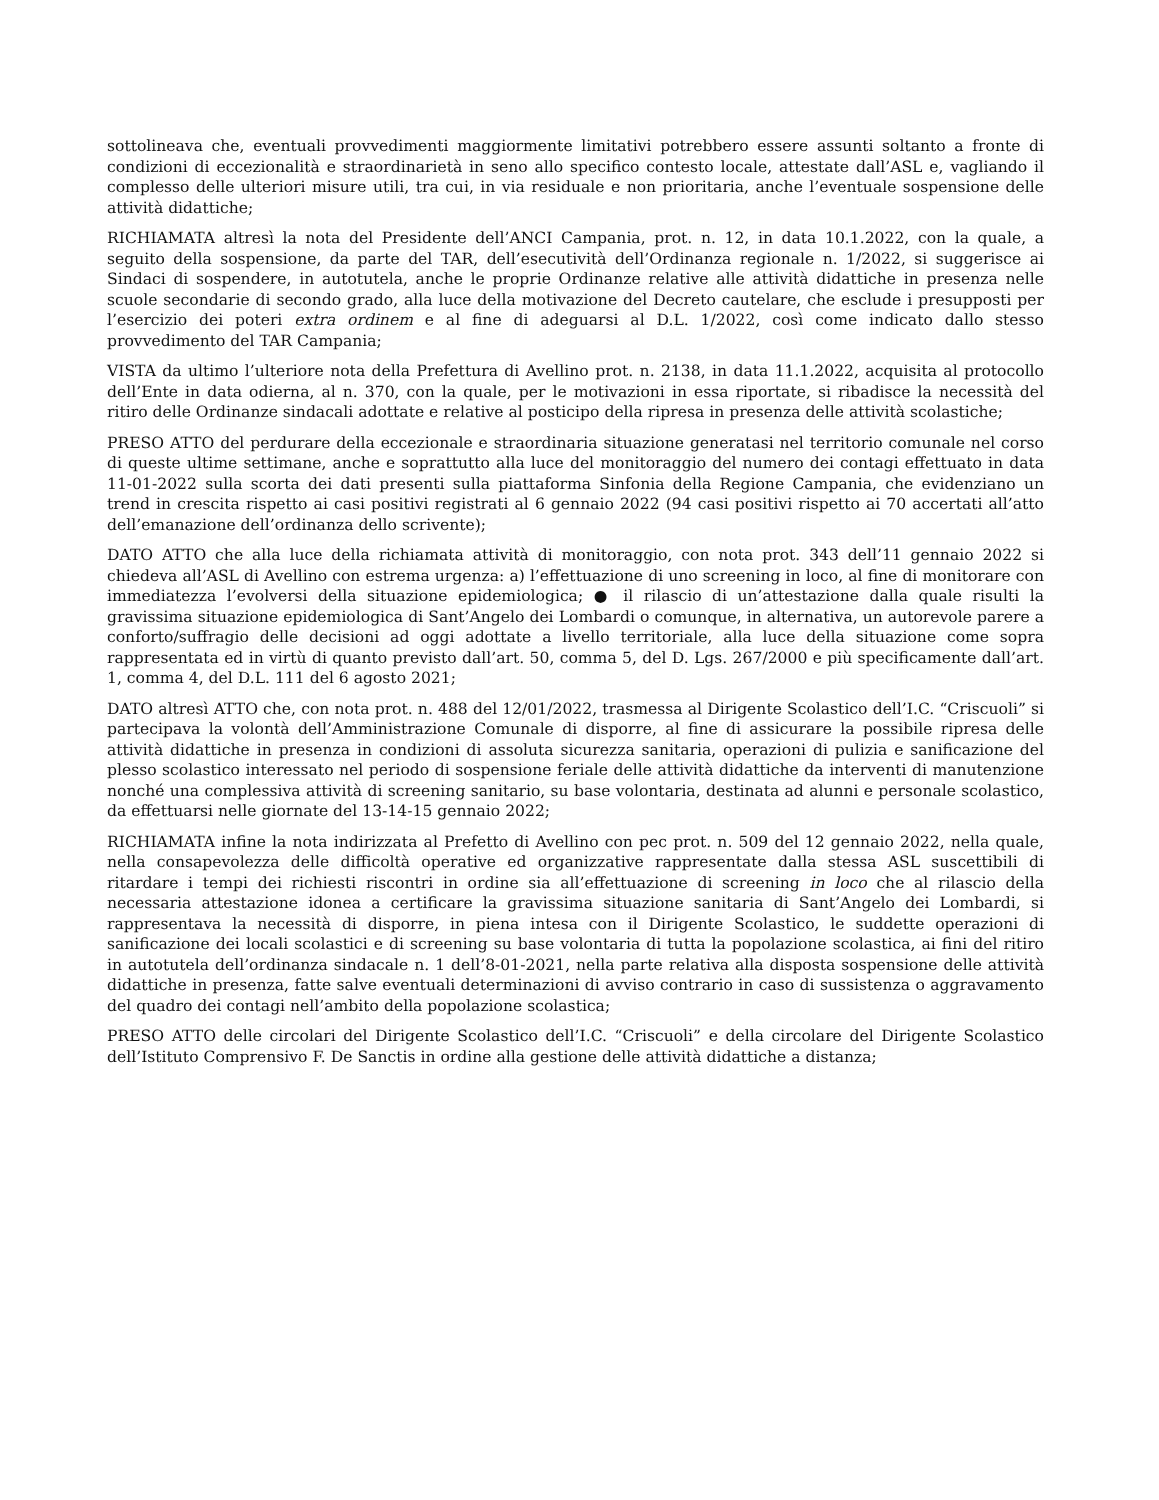sottolineava che, eventuali provvedimenti maggiormente limitativi potrebbero essere assunti soltanto a fronte di condizioni di eccezionalità e straordinarietà in seno allo specifico contesto locale, attestate dall’ASL e, vagliando il complesso delle ulteriori misure utili, tra cui, in via residuale e non prioritaria, anche l’eventuale sospensione delle attività didattiche;
RICHIAMATA altresì la nota del Presidente dell’ANCI Campania, prot. n. 12, in data 10.1.2022, con la quale, a seguito della sospensione, da parte del TAR, dell’esecutività dell’Ordinanza regionale n. 1/2022, si suggerisce ai Sindaci di sospendere, in autotutela, anche le proprie Ordinanze relative alle attività didattiche in presenza nelle scuole secondarie di secondo grado, alla luce della motivazione del Decreto cautelare, che esclude i presupposti per l’esercizio dei poteri extra ordinem e al fine di adeguarsi al D.L. 1/2022, così come indicato dallo stesso provvedimento del TAR Campania;
VISTA da ultimo l’ulteriore nota della Prefettura di Avellino prot. n. 2138, in data 11.1.2022, acquisita al protocollo dell’Ente in data odierna, al n. 370, con la quale, per le motivazioni in essa riportate, si ribadisce la necessità del ritiro delle Ordinanze sindacali adottate e relative al posticipo della ripresa in presenza delle attività scolastiche;
PRESO ATTO del perdurare della eccezionale e straordinaria situazione generatasi nel territorio comunale nel corso di queste ultime settimane, anche e soprattutto alla luce del monitoraggio del numero dei contagi effettuato in data 11-01-2022 sulla scorta dei dati presenti sulla piattaforma Sinfonia della Regione Campania, che evidenziano un trend in crescita rispetto ai casi positivi registrati al 6 gennaio 2022 (94 casi positivi rispetto ai 70 accertati all’atto dell’emanazione dell’ordinanza dello scrivente);
DATO ATTO che alla luce della richiamata attività di monitoraggio, con nota prot. 343 dell’11 gennaio 2022 si chiedeva all’ASL di Avellino con estrema urgenza: a) l’effettuazione di uno screening in loco, al fine di monitorare con immediatezza l’evolversi della situazione epidemiologica; ● il rilascio di un’attestazione dalla quale risulti la gravissima situazione epidemiologica di Sant’Angelo dei Lombardi o comunque, in alternativa, un autorevole parere a conforto/suffragio delle decisioni ad oggi adottate a livello territoriale, alla luce della situazione come sopra rappresentata ed in virtù di quanto previsto dall’art. 50, comma 5, del D. Lgs. 267/2000 e più specificamente dall’art. 1, comma 4, del D.L. 111 del 6 agosto 2021;
DATO altresì ATTO che, con nota prot. n. 488 del 12/01/2022, trasmessa al Dirigente Scolastico dell’I.C. “Criscuoli” si partecipava la volontà dell’Amministrazione Comunale di disporre, al fine di assicurare la possibile ripresa delle attività didattiche in presenza in condizioni di assoluta sicurezza sanitaria, operazioni di pulizia e sanificazione del plesso scolastico interessato nel periodo di sospensione feriale delle attività didattiche da interventi di manutenzione nonché una complessiva attività di screening sanitario, su base volontaria, destinata ad alunni e personale scolastico, da effettuarsi nelle giornate del 13-14-15 gennaio 2022;
RICHIAMATA infine la nota indirizzata al Prefetto di Avellino con pec prot. n. 509 del 12 gennaio 2022, nella quale, nella consapevolezza delle difficoltà operative ed organizzative rappresentate dalla stessa ASL suscettibili di ritardare i tempi dei richiesti riscontri in ordine sia all’effettuazione di screening in loco che al rilascio della necessaria attestazione idonea a certificare la gravissima situazione sanitaria di Sant’Angelo dei Lombardi, si rappresentava la necessità di disporre, in piena intesa con il Dirigente Scolastico, le suddette operazioni di sanificazione dei locali scolastici e di screening su base volontaria di tutta la popolazione scolastica, ai fini del ritiro in autotutela dell’ordinanza sindacale n. 1 dell’8-01-2021, nella parte relativa alla disposta sospensione delle attività didattiche in presenza, fatte salve eventuali determinazioni di avviso contrario in caso di sussistenza o aggravamento del quadro dei contagi nell’ambito della popolazione scolastica;
PRESO ATTO delle circolari del Dirigente Scolastico dell’I.C. “Criscuoli” e della circolare del Dirigente Scolastico dell’Istituto Comprensivo F. De Sanctis in ordine alla gestione delle attività didattiche a distanza;